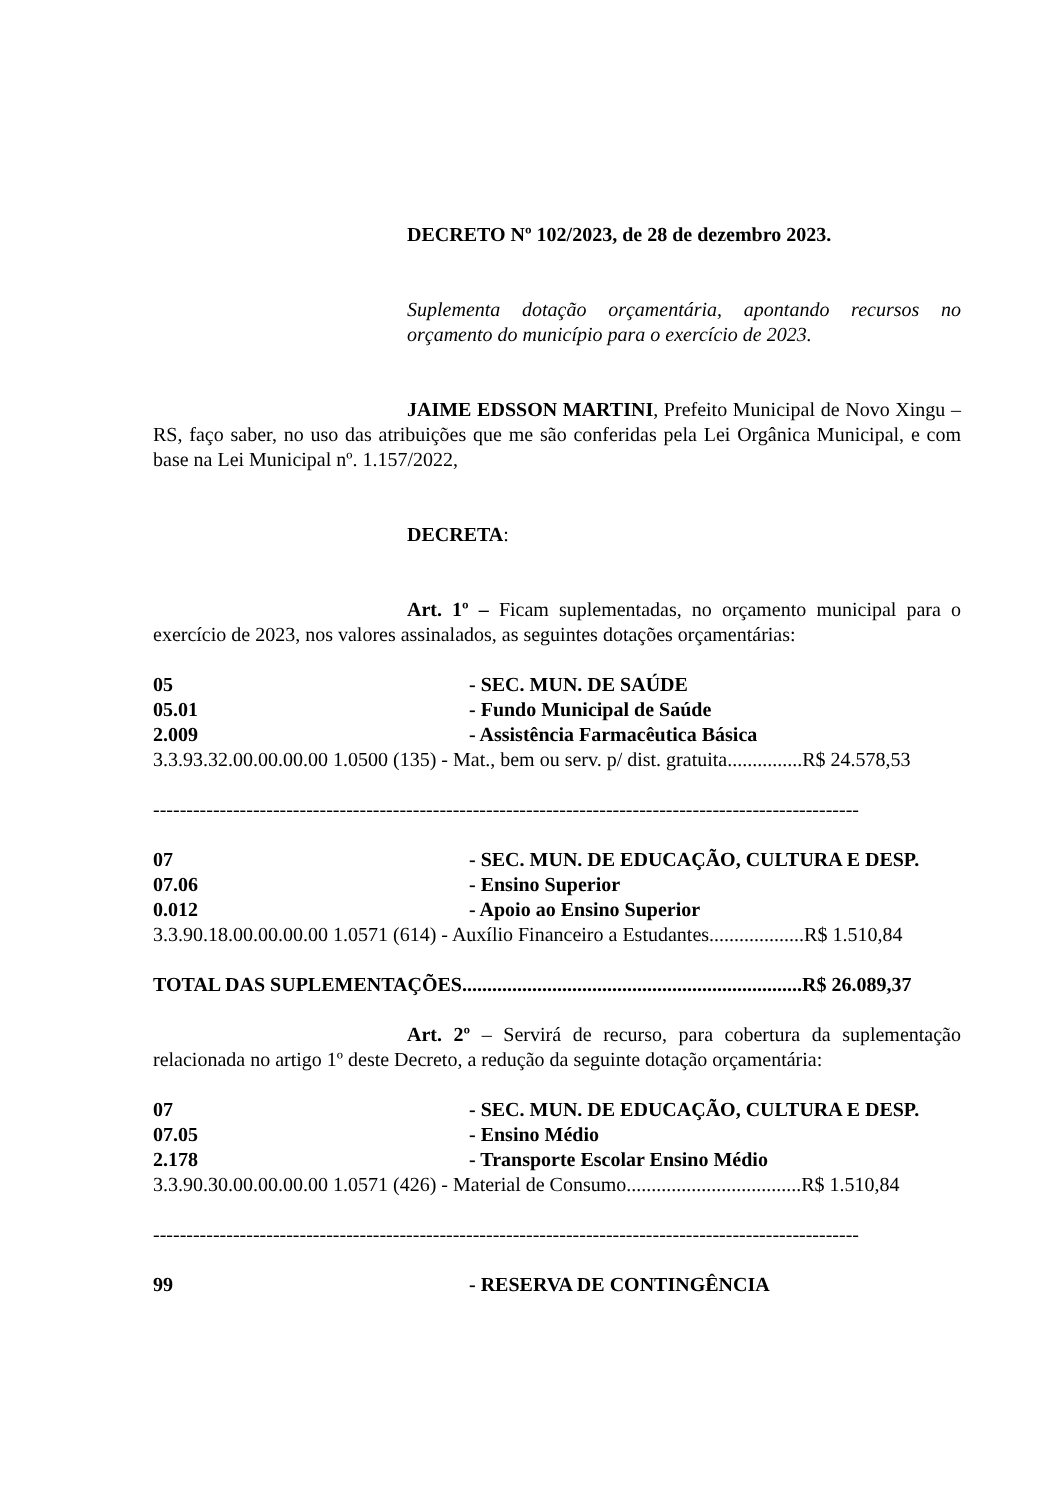DECRETO Nº 102/2023, de 28 de dezembro 2023.
Suplementa dotação orçamentária, apontando recursos no orçamento do município para o exercício de 2023.
JAIME EDSSON MARTINI, Prefeito Municipal de Novo Xingu – RS, faço saber, no uso das atribuições que me são conferidas pela Lei Orgânica Municipal, e com base na Lei Municipal nº. 1.157/2022,
DECRETA:
Art. 1º – Ficam suplementadas, no orçamento municipal para o exercício de 2023, nos valores assinalados, as seguintes dotações orçamentárias:
05 - SEC. MUN. DE SAÚDE
05.01 - Fundo Municipal de Saúde
2.009 - Assistência Farmacêutica Básica
3.3.93.32.00.00.00.00 1.0500 (135) - Mat., bem ou serv. p/ dist. gratuita...............R$ 24.578,53
----------------------------------------------------------------------------------------------------------
07 - SEC. MUN. DE EDUCAÇÃO, CULTURA E DESP.
07.06 - Ensino Superior
0.012 - Apoio ao Ensino Superior
3.3.90.18.00.00.00.00 1.0571 (614) - Auxílio Financeiro a Estudantes...................R$ 1.510,84
TOTAL DAS SUPLEMENTAÇÕES....................................................................R$ 26.089,37
Art. 2º – Servirá de recurso, para cobertura da suplementação relacionada no artigo 1º deste Decreto, a redução da seguinte dotação orçamentária:
07 - SEC. MUN. DE EDUCAÇÃO, CULTURA E DESP.
07.05 - Ensino Médio
2.178 - Transporte Escolar Ensino Médio
3.3.90.30.00.00.00.00 1.0571 (426) - Material de Consumo...................................R$ 1.510,84
----------------------------------------------------------------------------------------------------------
99 - RESERVA DE CONTINGÊNCIA